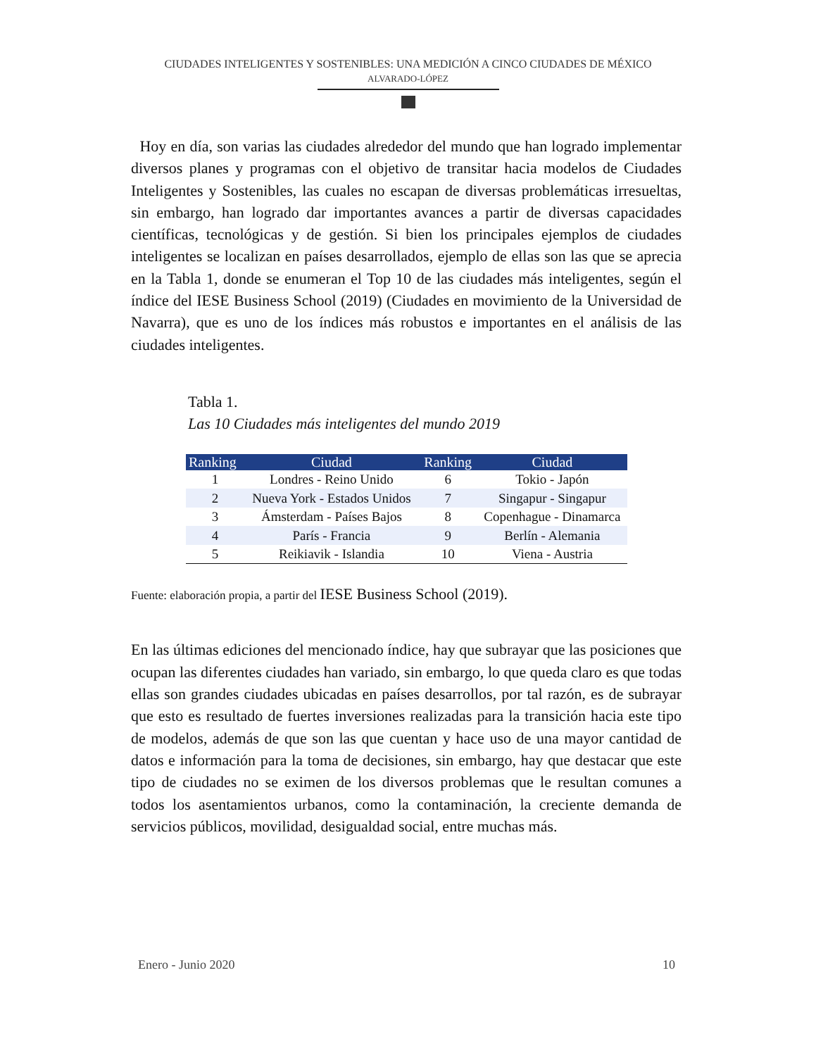CIUDADES INTELIGENTES Y SOSTENIBLES: UNA MEDICIÓN A CINCO CIUDADES DE MÉXICO
ALVARADO-LÓPEZ
Hoy en día, son varias las ciudades alrededor del mundo que han logrado implementar diversos planes y programas con el objetivo de transitar hacia modelos de Ciudades Inteligentes y Sostenibles, las cuales no escapan de diversas problemáticas irresueltas, sin embargo, han logrado dar importantes avances a partir de diversas capacidades científicas, tecnológicas y de gestión. Si bien los principales ejemplos de ciudades inteligentes se localizan en países desarrollados, ejemplo de ellas son las que se aprecia en la Tabla 1, donde se enumeran el Top 10 de las ciudades más inteligentes, según el índice del IESE Business School (2019) (Ciudades en movimiento de la Universidad de Navarra), que es uno de los índices más robustos e importantes en el análisis de las ciudades inteligentes.
Tabla 1.
Las 10 Ciudades más inteligentes del mundo 2019
| Ranking | Ciudad | Ranking | Ciudad |
| --- | --- | --- | --- |
| 1 | Londres - Reino Unido | 6 | Tokio - Japón |
| 2 | Nueva York - Estados Unidos | 7 | Singapur - Singapur |
| 3 | Ámsterdam - Países Bajos | 8 | Copenhague - Dinamarca |
| 4 | París - Francia | 9 | Berlín - Alemania |
| 5 | Reikiavik - Islandia | 10 | Viena - Austria |
Fuente: elaboración propia, a partir del IESE Business School (2019).
En las últimas ediciones del mencionado índice, hay que subrayar que las posiciones que ocupan las diferentes ciudades han variado, sin embargo, lo que queda claro es que todas ellas son grandes ciudades ubicadas en países desarrollos, por tal razón, es de subrayar que esto es resultado de fuertes inversiones realizadas para la transición hacia este tipo de modelos, además de que son las que cuentan y hace uso de una mayor cantidad de datos e información para la toma de decisiones, sin embargo, hay que destacar que este tipo de ciudades no se eximen de los diversos problemas que le resultan comunes a todos los asentamientos urbanos, como la contaminación, la creciente demanda de servicios públicos, movilidad, desigualdad social, entre muchas más.
Enero - Junio 2020 10